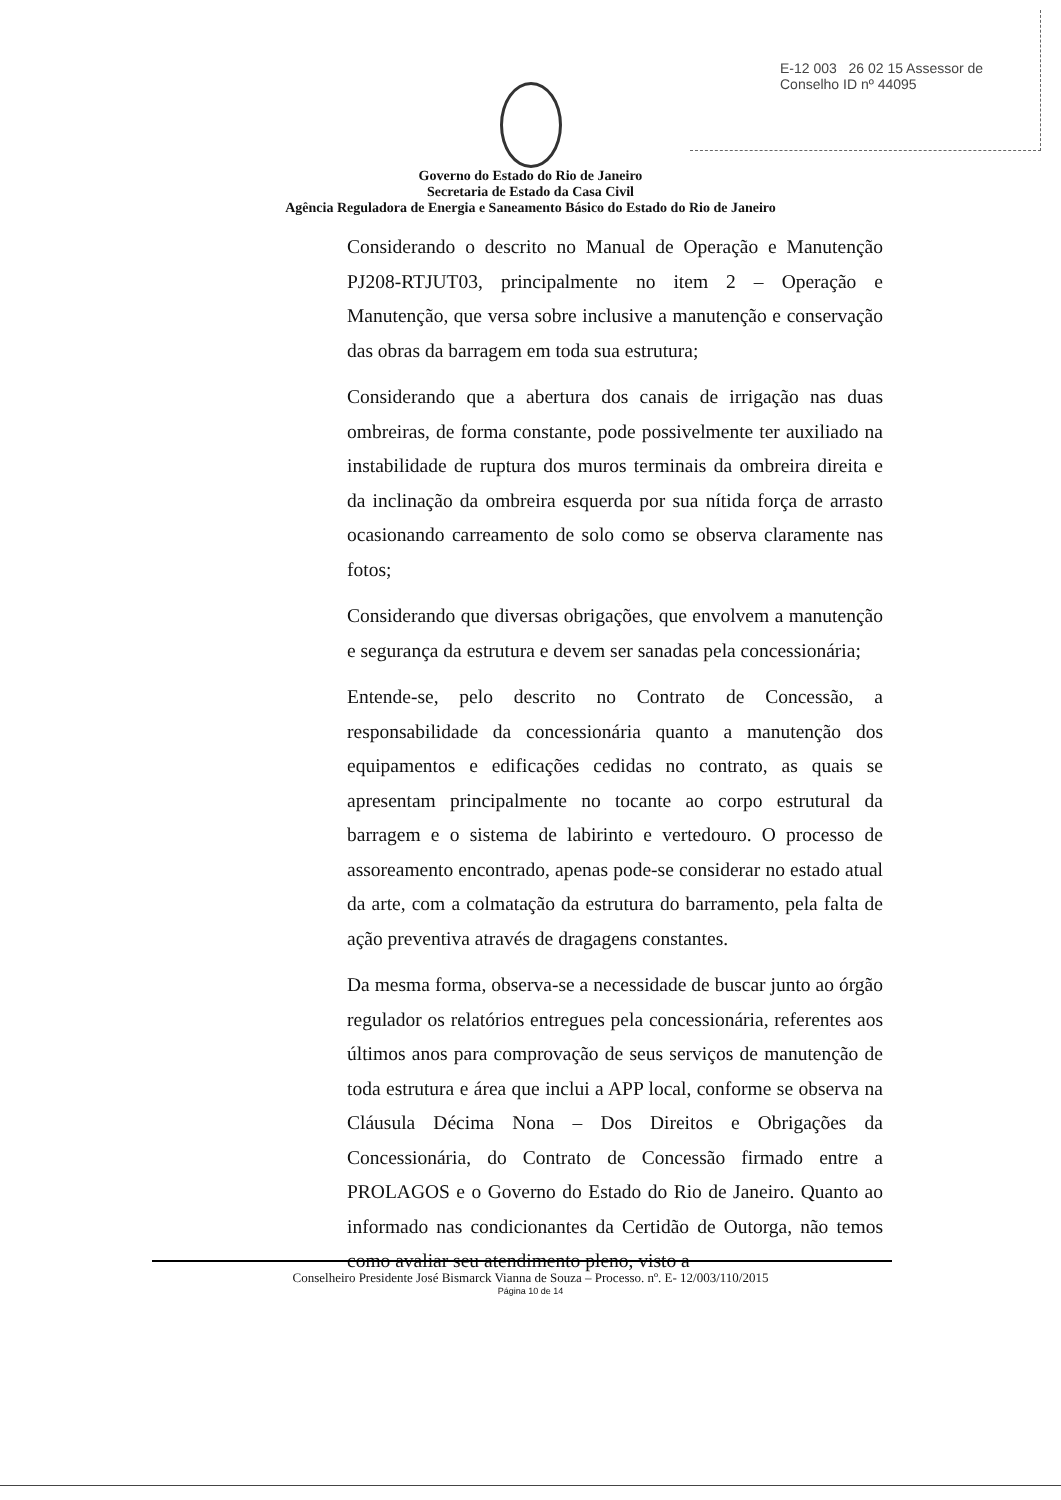E-12 003 26 02 15 Assessor de Conselho ID nº 44095
Governo do Estado do Rio de Janeiro
Secretaria de Estado da Casa Civil
Agência Reguladora de Energia e Saneamento Básico do Estado do Rio de Janeiro
Considerando o descrito no Manual de Operação e Manutenção PJ208-RTJUT03, principalmente no item 2 – Operação e Manutenção, que versa sobre inclusive a manutenção e conservação das obras da barragem em toda sua estrutura;
Considerando que a abertura dos canais de irrigação nas duas ombreiras, de forma constante, pode possivelmente ter auxiliado na instabilidade de ruptura dos muros terminais da ombreira direita e da inclinação da ombreira esquerda por sua nítida força de arrasto ocasionando carreamento de solo como se observa claramente nas fotos;
Considerando que diversas obrigações, que envolvem a manutenção e segurança da estrutura e devem ser sanadas pela concessionária;
Entende-se, pelo descrito no Contrato de Concessão, a responsabilidade da concessionária quanto a manutenção dos equipamentos e edificações cedidas no contrato, as quais se apresentam principalmente no tocante ao corpo estrutural da barragem e o sistema de labirinto e vertedouro. O processo de assoreamento encontrado, apenas pode-se considerar no estado atual da arte, com a colmatação da estrutura do barramento, pela falta de ação preventiva através de dragagens constantes.
Da mesma forma, observa-se a necessidade de buscar junto ao órgão regulador os relatórios entregues pela concessionária, referentes aos últimos anos para comprovação de seus serviços de manutenção de toda estrutura e área que inclui a APP local, conforme se observa na Cláusula Décima Nona – Dos Direitos e Obrigações da Concessionária, do Contrato de Concessão firmado entre a PROLAGOS e o Governo do Estado do Rio de Janeiro. Quanto ao informado nas condicionantes da Certidão de Outorga, não temos como avaliar seu atendimento pleno, visto a
Conselheiro Presidente José Bismarck Vianna de Souza – Processo. nº. E- 12/003/110/2015
Página 10 de 14